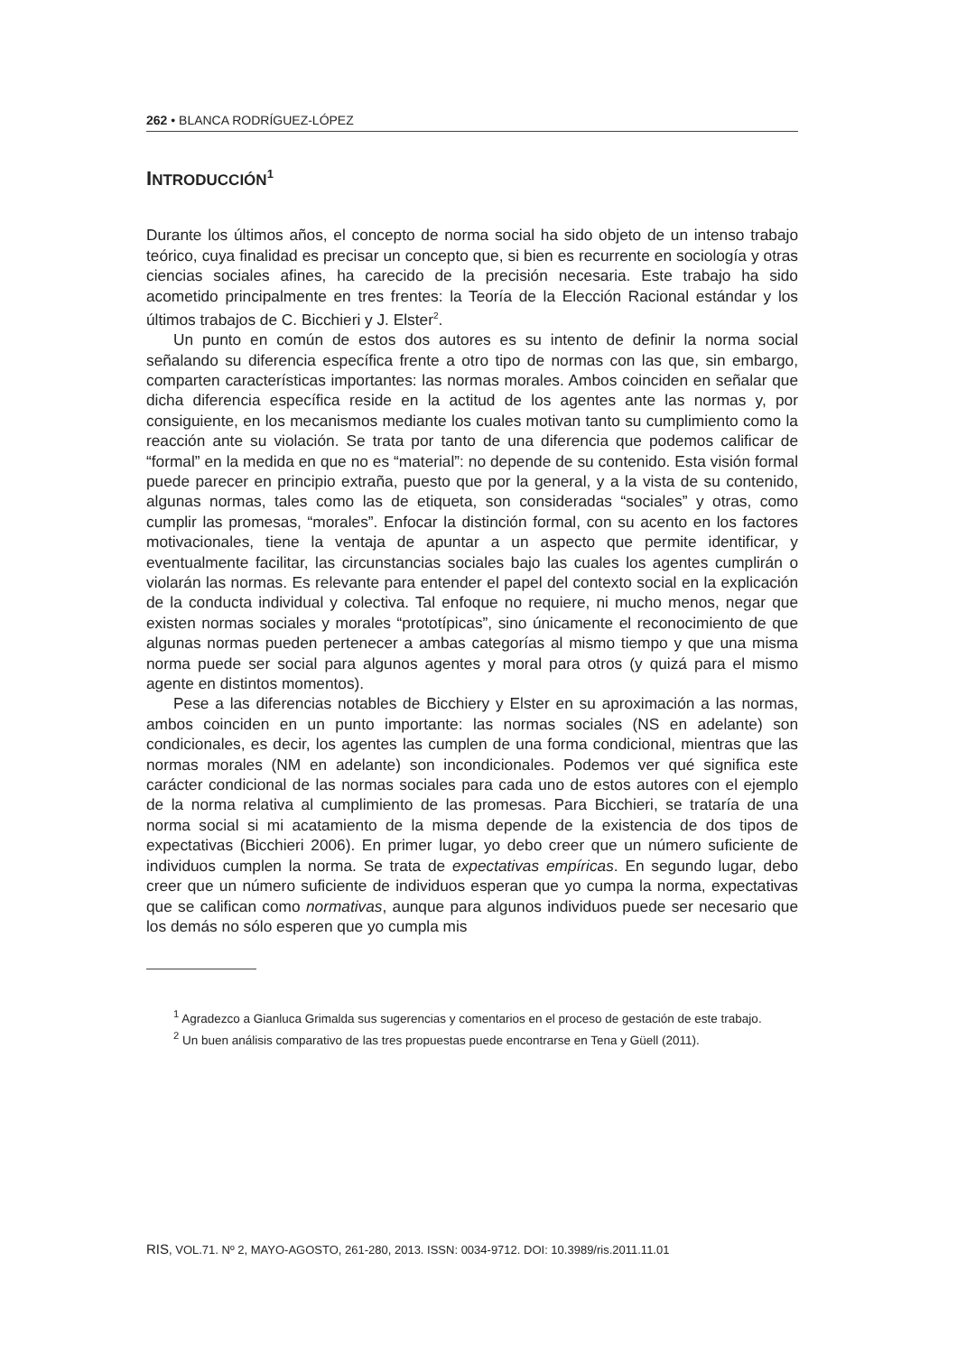262 • BLANCA RODRÍGUEZ-LÓPEZ
INTRODUCCIÓN<sup>1</sup>
Durante los últimos años, el concepto de norma social ha sido objeto de un intenso trabajo teórico, cuya finalidad es precisar un concepto que, si bien es recurrente en sociología y otras ciencias sociales afines, ha carecido de la precisión necesaria. Este trabajo ha sido acometido principalmente en tres frentes: la Teoría de la Elección Racional estándar y los últimos trabajos de C. Bicchieri y J. Elster<sup>2</sup>.
Un punto en común de estos dos autores es su intento de definir la norma social señalando su diferencia específica frente a otro tipo de normas con las que, sin embargo, comparten características importantes: las normas morales. Ambos coinciden en señalar que dicha diferencia específica reside en la actitud de los agentes ante las normas y, por consiguiente, en los mecanismos mediante los cuales motivan tanto su cumplimiento como la reacción ante su violación. Se trata por tanto de una diferencia que podemos calificar de “formal” en la medida en que no es “material”: no depende de su contenido. Esta visión formal puede parecer en principio extraña, puesto que por la general, y a la vista de su contenido, algunas normas, tales como las de etiqueta, son consideradas “sociales” y otras, como cumplir las promesas, “morales”. Enfocar la distinción formal, con su acento en los factores motivacionales, tiene la ventaja de apuntar a un aspecto que permite identificar, y eventualmente facilitar, las circunstancias sociales bajo las cuales los agentes cumplirán o violarán las normas. Es relevante para entender el papel del contexto social en la explicación de la conducta individual y colectiva. Tal enfoque no requiere, ni mucho menos, negar que existen normas sociales y morales “prototípicas”, sino únicamente el reconocimiento de que algunas normas pueden pertenecer a ambas categorías al mismo tiempo y que una misma norma puede ser social para algunos agentes y moral para otros (y quizá para el mismo agente en distintos momentos).
Pese a las diferencias notables de Bicchiery y Elster en su aproximación a las normas, ambos coinciden en un punto importante: las normas sociales (NS en adelante) son condicionales, es decir, los agentes las cumplen de una forma condicional, mientras que las normas morales (NM en adelante) son incondicionales. Podemos ver qué significa este carácter condicional de las normas sociales para cada uno de estos autores con el ejemplo de la norma relativa al cumplimiento de las promesas. Para Bicchieri, se trataría de una norma social si mi acatamiento de la misma depende de la existencia de dos tipos de expectativas (Bicchieri 2006). En primer lugar, yo debo creer que un número suficiente de individuos cumplen la norma. Se trata de expectativas empíricas. En segundo lugar, debo creer que un número suficiente de individuos esperan que yo cumpa la norma, expectativas que se califican como normativas, aunque para algunos individuos puede ser necesario que los demás no sólo esperen que yo cumpla mis
<sup>1</sup> Agradezco a Gianluca Grimalda sus sugerencias y comentarios en el proceso de gestación de este trabajo.
<sup>2</sup> Un buen análisis comparativo de las tres propuestas puede encontrarse en Tena y Güell (2011).
RIS, VOL.71. Nº 2, MAYO-AGOSTO, 261-280, 2013. ISSN: 0034-9712. DOI: 10.3989/ris.2011.11.01